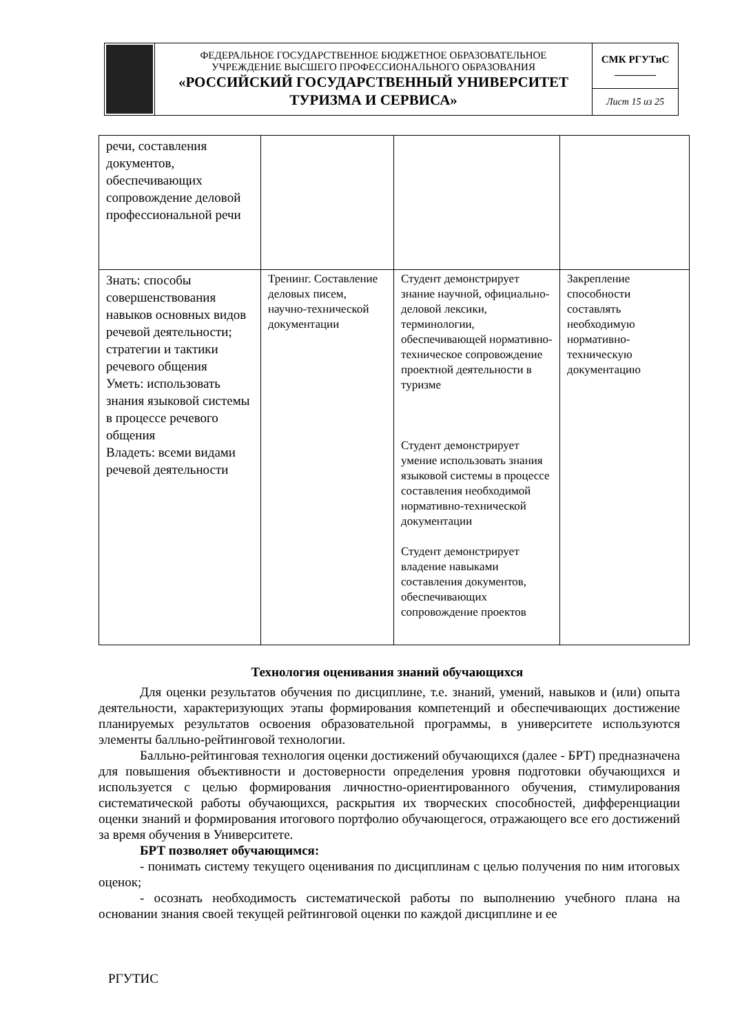| | ФЕДЕРАЛЬНОЕ ГОСУДАРСТВЕННОЕ БЮДЖЕТНОЕ ОБРАЗОВАТЕЛЬНОЕ УЧРЕЖДЕНИЕ ВЫСШЕГО ПРОФЕССИОНАЛЬНОГО ОБРАЗОВАНИЯ «РОССИЙСКИЙ ГОСУДАРСТВЕННЫЙ УНИВЕРСИТЕТ ТУРИЗМА И СЕРВИСА» | СМК РГУТиС ________ |
| | | Лист 15 из 25 |
| речи, составления документов, обеспечивающих сопровождение деловой профессиональной речи | | | |
| Знать: способы совершенствования навыков основных видов речевой деятельности; стратегии и тактики речевого общения Уметь: использовать знания языковой системы в процессе речевого общения Владеть: всеми видами речевой деятельности | Тренинг. Составление деловых писем, научно-технической документации | Студент демонстрирует знание научной, официально-деловой лексики, терминологии, обеспечивающей нормативно-техническое сопровождение проектной деятельности в туризме Студент демонстрирует умение использовать знания языковой системы в процессе составления необходимой нормативно-технической документации Студент демонстрирует владение навыками составления документов, обеспечивающих сопровождение проектов | Закрепление способности составлять необходимую нормативно-техническую документацию |
Технология оценивания знаний обучающихся
Для оценки результатов обучения по дисциплине, т.е. знаний, умений, навыков и (или) опыта деятельности, характеризующих этапы формирования компетенций и обеспечивающих достижение планируемых результатов освоения образовательной программы, в университете используются элементы балльно-рейтинговой технологии.
Балльно-рейтинговая технология оценки достижений обучающихся (далее - БРТ) предназначена для повышения объективности и достоверности определения уровня подготовки обучающихся и используется с целью формирования личностно-ориентированного обучения, стимулирования систематической работы обучающихся, раскрытия их творческих способностей, дифференциации оценки знаний и формирования итогового портфолио обучающегося, отражающего все его достижений за время обучения в Университете.
БРТ позволяет обучающимся:
- понимать систему текущего оценивания по дисциплинам с целью получения по ним итоговых оценок;
- осознать необходимость систематической работы по выполнению учебного плана на основании знания своей текущей рейтинговой оценки по каждой дисциплине и ее
РГУТИС